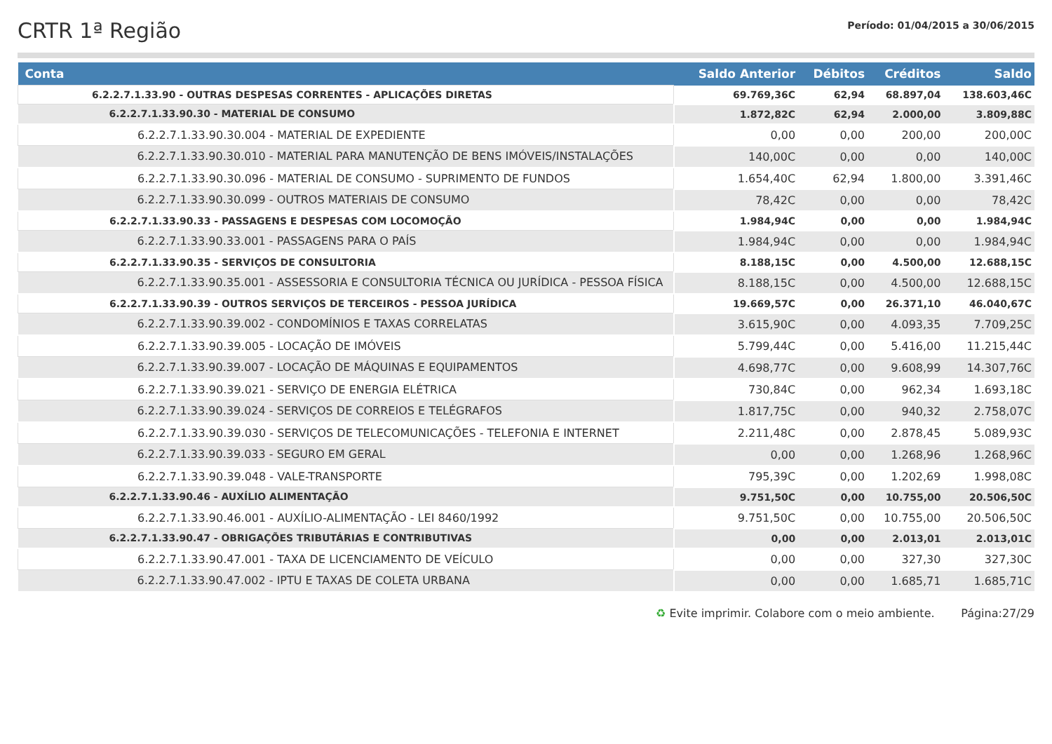CRTR 1ª Região
Período: 01/04/2015 a 30/06/2015
| Conta | Saldo Anterior | Débitos | Créditos | Saldo |
| --- | --- | --- | --- | --- |
| 6.2.2.7.1.33.90 - OUTRAS DESPESAS CORRENTES - APLICAÇÕES DIRETAS | 69.769,36C | 62,94 | 68.897,04 | 138.603,46C |
| 6.2.2.7.1.33.90.30 - MATERIAL DE CONSUMO | 1.872,82C | 62,94 | 2.000,00 | 3.809,88C |
| 6.2.2.7.1.33.90.30.004 - MATERIAL DE EXPEDIENTE | 0,00 | 0,00 | 200,00 | 200,00C |
| 6.2.2.7.1.33.90.30.010 - MATERIAL PARA MANUTENÇÃO DE BENS IMÓVEIS/INSTALAÇÕES | 140,00C | 0,00 | 0,00 | 140,00C |
| 6.2.2.7.1.33.90.30.096 - MATERIAL DE CONSUMO - SUPRIMENTO DE FUNDOS | 1.654,40C | 62,94 | 1.800,00 | 3.391,46C |
| 6.2.2.7.1.33.90.30.099 - OUTROS MATERIAIS DE CONSUMO | 78,42C | 0,00 | 0,00 | 78,42C |
| 6.2.2.7.1.33.90.33 - PASSAGENS E DESPESAS COM LOCOMOÇÃO | 1.984,94C | 0,00 | 0,00 | 1.984,94C |
| 6.2.2.7.1.33.90.33.001 - PASSAGENS PARA O PAÍS | 1.984,94C | 0,00 | 0,00 | 1.984,94C |
| 6.2.2.7.1.33.90.35 - SERVIÇOS DE CONSULTORIA | 8.188,15C | 0,00 | 4.500,00 | 12.688,15C |
| 6.2.2.7.1.33.90.35.001 - ASSESSORIA E CONSULTORIA TÉCNICA OU JURÍDICA - PESSOA FÍSICA | 8.188,15C | 0,00 | 4.500,00 | 12.688,15C |
| 6.2.2.7.1.33.90.39 - OUTROS SERVIÇOS DE TERCEIROS - PESSOA JURÍDICA | 19.669,57C | 0,00 | 26.371,10 | 46.040,67C |
| 6.2.2.7.1.33.90.39.002 - CONDOMÍNIOS E TAXAS CORRELATAS | 3.615,90C | 0,00 | 4.093,35 | 7.709,25C |
| 6.2.2.7.1.33.90.39.005 - LOCAÇÃO DE IMÓVEIS | 5.799,44C | 0,00 | 5.416,00 | 11.215,44C |
| 6.2.2.7.1.33.90.39.007 - LOCAÇÃO DE MÁQUINAS E EQUIPAMENTOS | 4.698,77C | 0,00 | 9.608,99 | 14.307,76C |
| 6.2.2.7.1.33.90.39.021 - SERVIÇO DE ENERGIA ELÉTRICA | 730,84C | 0,00 | 962,34 | 1.693,18C |
| 6.2.2.7.1.33.90.39.024 - SERVIÇOS DE CORREIOS E TELÉGRAFOS | 1.817,75C | 0,00 | 940,32 | 2.758,07C |
| 6.2.2.7.1.33.90.39.030 - SERVIÇOS DE TELECOMUNICAÇÕES - TELEFONIA E INTERNET | 2.211,48C | 0,00 | 2.878,45 | 5.089,93C |
| 6.2.2.7.1.33.90.39.033 - SEGURO EM GERAL | 0,00 | 0,00 | 1.268,96 | 1.268,96C |
| 6.2.2.7.1.33.90.39.048 - VALE-TRANSPORTE | 795,39C | 0,00 | 1.202,69 | 1.998,08C |
| 6.2.2.7.1.33.90.46 - AUXÍLIO ALIMENTAÇÃO | 9.751,50C | 0,00 | 10.755,00 | 20.506,50C |
| 6.2.2.7.1.33.90.46.001 - AUXÍLIO-ALIMENTAÇÃO - LEI 8460/1992 | 9.751,50C | 0,00 | 10.755,00 | 20.506,50C |
| 6.2.2.7.1.33.90.47 - OBRIGAÇÕES TRIBUTÁRIAS E CONTRIBUTIVAS | 0,00 | 0,00 | 2.013,01 | 2.013,01C |
| 6.2.2.7.1.33.90.47.001 - TAXA DE LICENCIAMENTO DE VEÍCULO | 0,00 | 0,00 | 327,30 | 327,30C |
| 6.2.2.7.1.33.90.47.002 - IPTU E TAXAS DE COLETA URBANA | 0,00 | 0,00 | 1.685,71 | 1.685,71C |
♻ Evite imprimir. Colabore com o meio ambiente. Página:27/29